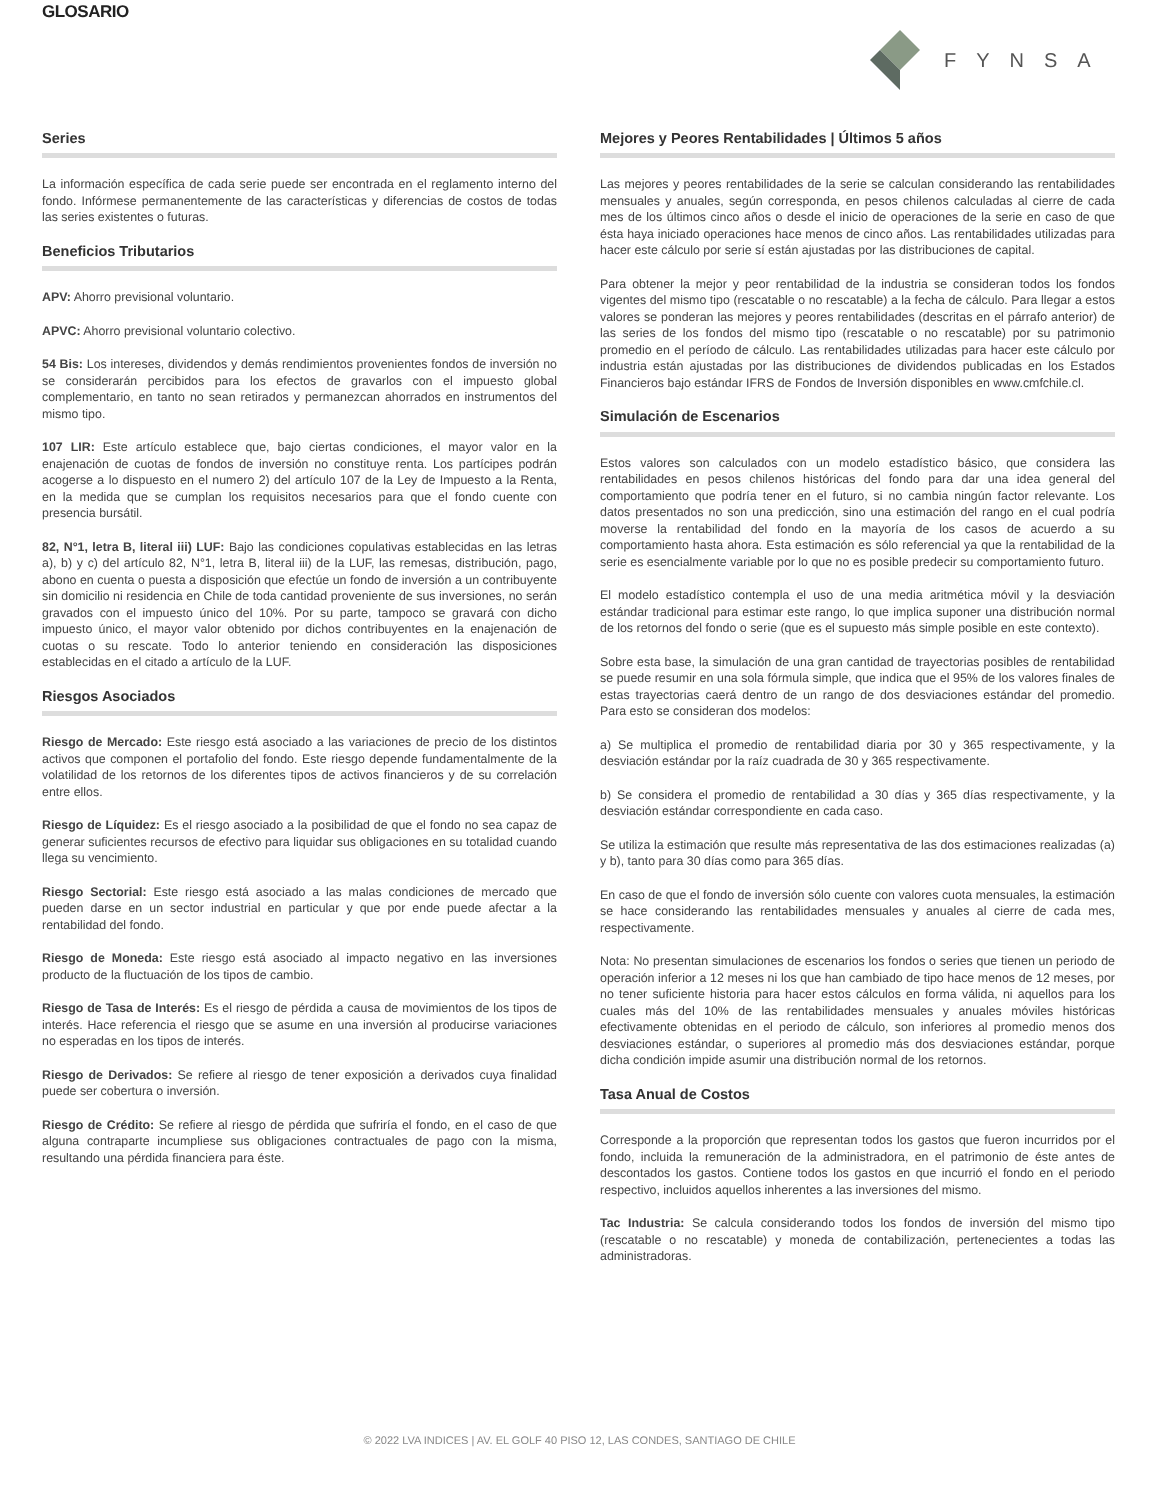GLOSARIO
FYNSA
Series
La información específica de cada serie puede ser encontrada en el reglamento interno del fondo. Infórmese permanentemente de las características y diferencias de costos de todas las series existentes o futuras.
Beneficios Tributarios
APV: Ahorro previsional voluntario.
APVC: Ahorro previsional voluntario colectivo.
54 Bis: Los intereses, dividendos y demás rendimientos provenientes fondos de inversión no se considerarán percibidos para los efectos de gravarlos con el impuesto global complementario, en tanto no sean retirados y permanezcan ahorrados en instrumentos del mismo tipo.
107 LIR: Este artículo establece que, bajo ciertas condiciones, el mayor valor en la enajenación de cuotas de fondos de inversión no constituye renta. Los partícipes podrán acogerse a lo dispuesto en el numero 2) del artículo 107 de la Ley de Impuesto a la Renta, en la medida que se cumplan los requisitos necesarios para que el fondo cuente con presencia bursátil.
82, N°1, letra B, literal iii) LUF: Bajo las condiciones copulativas establecidas en las letras a), b) y c) del artículo 82, N°1, letra B, literal iii) de la LUF, las remesas, distribución, pago, abono en cuenta o puesta a disposición que efectúe un fondo de inversión a un contribuyente sin domicilio ni residencia en Chile de toda cantidad proveniente de sus inversiones, no serán gravados con el impuesto único del 10%. Por su parte, tampoco se gravará con dicho impuesto único, el mayor valor obtenido por dichos contribuyentes en la enajenación de cuotas o su rescate. Todo lo anterior teniendo en consideración las disposiciones establecidas en el citado a artículo de la LUF.
Riesgos Asociados
Riesgo de Mercado: Este riesgo está asociado a las variaciones de precio de los distintos activos que componen el portafolio del fondo. Este riesgo depende fundamentalmente de la volatilidad de los retornos de los diferentes tipos de activos financieros y de su correlación entre ellos.
Riesgo de Líquidez: Es el riesgo asociado a la posibilidad de que el fondo no sea capaz de generar suficientes recursos de efectivo para liquidar sus obligaciones en su totalidad cuando llega su vencimiento.
Riesgo Sectorial: Este riesgo está asociado a las malas condiciones de mercado que pueden darse en un sector industrial en particular y que por ende puede afectar a la rentabilidad del fondo.
Riesgo de Moneda: Este riesgo está asociado al impacto negativo en las inversiones producto de la fluctuación de los tipos de cambio.
Riesgo de Tasa de Interés: Es el riesgo de pérdida a causa de movimientos de los tipos de interés. Hace referencia el riesgo que se asume en una inversión al producirse variaciones no esperadas en los tipos de interés.
Riesgo de Derivados: Se refiere al riesgo de tener exposición a derivados cuya finalidad puede ser cobertura o inversión.
Riesgo de Crédito: Se refiere al riesgo de pérdida que sufriría el fondo, en el caso de que alguna contraparte incumpliese sus obligaciones contractuales de pago con la misma, resultando una pérdida financiera para éste.
Mejores y Peores Rentabilidades | Últimos 5 años
Las mejores y peores rentabilidades de la serie se calculan considerando las rentabilidades mensuales y anuales, según corresponda, en pesos chilenos calculadas al cierre de cada mes de los últimos cinco años o desde el inicio de operaciones de la serie en caso de que ésta haya iniciado operaciones hace menos de cinco años. Las rentabilidades utilizadas para hacer este cálculo por serie sí están ajustadas por las distribuciones de capital.
Para obtener la mejor y peor rentabilidad de la industria se consideran todos los fondos vigentes del mismo tipo (rescatable o no rescatable) a la fecha de cálculo. Para llegar a estos valores se ponderan las mejores y peores rentabilidades (descritas en el párrafo anterior) de las series de los fondos del mismo tipo (rescatable o no rescatable) por su patrimonio promedio en el período de cálculo. Las rentabilidades utilizadas para hacer este cálculo por industria están ajustadas por las distribuciones de dividendos publicadas en los Estados Financieros bajo estándar IFRS de Fondos de Inversión disponibles en www.cmfchile.cl.
Simulación de Escenarios
Estos valores son calculados con un modelo estadístico básico, que considera las rentabilidades en pesos chilenos históricas del fondo para dar una idea general del comportamiento que podría tener en el futuro, si no cambia ningún factor relevante. Los datos presentados no son una predicción, sino una estimación del rango en el cual podría moverse la rentabilidad del fondo en la mayoría de los casos de acuerdo a su comportamiento hasta ahora. Esta estimación es sólo referencial ya que la rentabilidad de la serie es esencialmente variable por lo que no es posible predecir su comportamiento futuro.
El modelo estadístico contempla el uso de una media aritmética móvil y la desviación estándar tradicional para estimar este rango, lo que implica suponer una distribución normal de los retornos del fondo o serie (que es el supuesto más simple posible en este contexto).
Sobre esta base, la simulación de una gran cantidad de trayectorias posibles de rentabilidad se puede resumir en una sola fórmula simple, que indica que el 95% de los valores finales de estas trayectorias caerá dentro de un rango de dos desviaciones estándar del promedio. Para esto se consideran dos modelos:
a) Se multiplica el promedio de rentabilidad diaria por 30 y 365 respectivamente, y la desviación estándar por la raíz cuadrada de 30 y 365 respectivamente.
b) Se considera el promedio de rentabilidad a 30 días y 365 días respectivamente, y la desviación estándar correspondiente en cada caso.
Se utiliza la estimación que resulte más representativa de las dos estimaciones realizadas (a) y b), tanto para 30 días como para 365 días.
En caso de que el fondo de inversión sólo cuente con valores cuota mensuales, la estimación se hace considerando las rentabilidades mensuales y anuales al cierre de cada mes, respectivamente.
Nota: No presentan simulaciones de escenarios los fondos o series que tienen un periodo de operación inferior a 12 meses ni los que han cambiado de tipo hace menos de 12 meses, por no tener suficiente historia para hacer estos cálculos en forma válida, ni aquellos para los cuales más del 10% de las rentabilidades mensuales y anuales móviles históricas efectivamente obtenidas en el periodo de cálculo, son inferiores al promedio menos dos desviaciones estándar, o superiores al promedio más dos desviaciones estándar, porque dicha condición impide asumir una distribución normal de los retornos.
Tasa Anual de Costos
Corresponde a la proporción que representan todos los gastos que fueron incurridos por el fondo, incluida la remuneración de la administradora, en el patrimonio de éste antes de descontados los gastos. Contiene todos los gastos en que incurrió el fondo en el periodo respectivo, incluidos aquellos inherentes a las inversiones del mismo.
Tac Industria: Se calcula considerando todos los fondos de inversión del mismo tipo (rescatable o no rescatable) y moneda de contabilización, pertenecientes a todas las administradoras.
© 2022 LVA INDICES | AV. EL GOLF 40 PISO 12, LAS CONDES, SANTIAGO DE CHILE